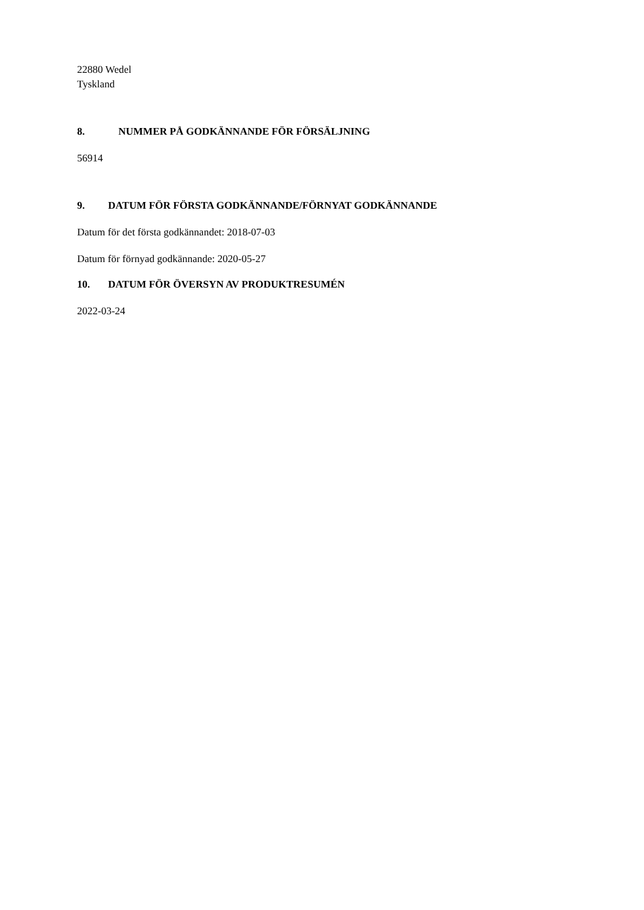22880 Wedel
Tyskland
8. NUMMER PÅ GODKÄNNANDE FÖR FÖRSÄLJNING
56914
9. DATUM FÖR FÖRSTA GODKÄNNANDE/FÖRNYAT GODKÄNNANDE
Datum för det första godkännandet: 2018-07-03
Datum för förnyad godkännande: 2020-05-27
10. DATUM FÖR ÖVERSYN AV PRODUKTRESUMÉN
2022-03-24